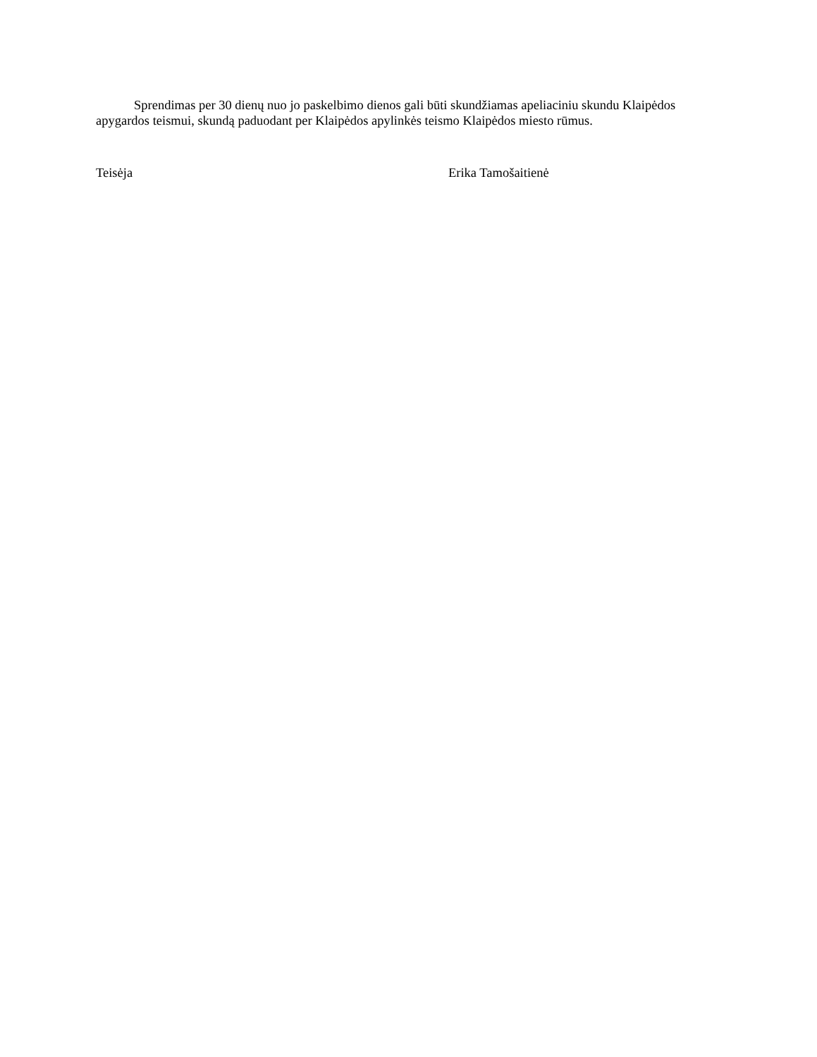Sprendimas per 30 dienų nuo jo paskelbimo dienos gali būti skundžiamas apeliaciniu skundu Klaipėdos apygardos teismui, skundą paduodant per Klaipėdos apylinkės teismo Klaipėdos miesto rūmus.
Teisėja Erika Tamošaitienė